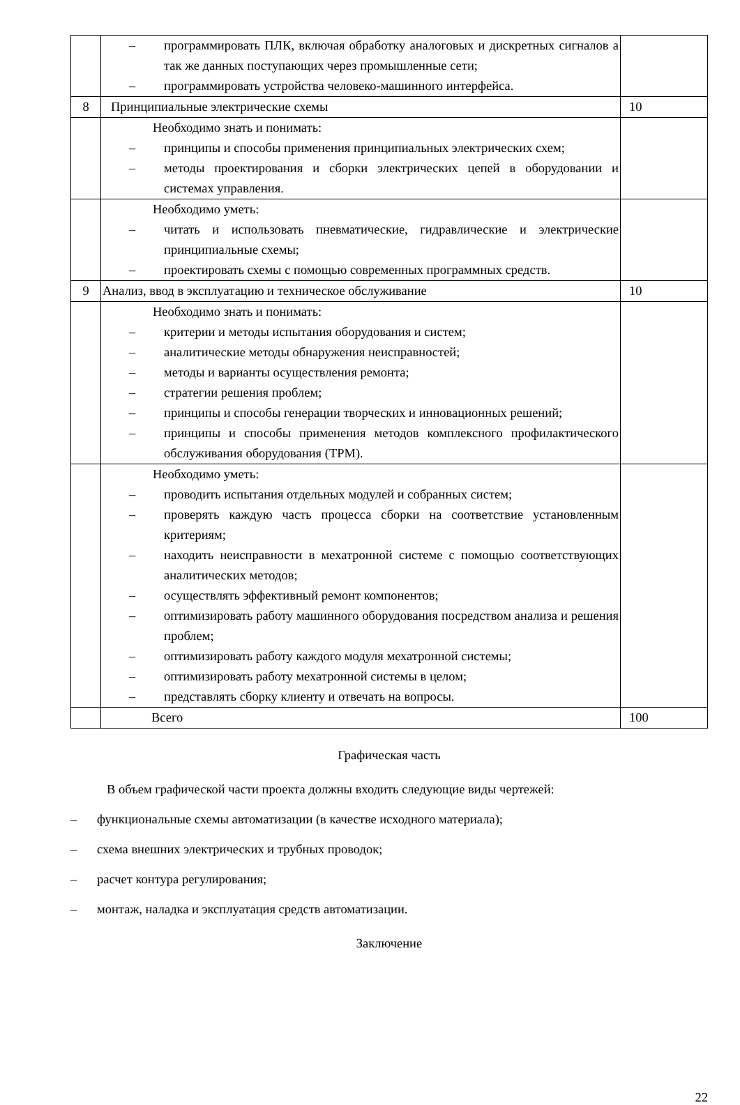| | – программировать ПЛК, включая обработку аналоговых и дискретных сигналов а так же данных поступающих через промышленные сети; – программировать устройства человеко-машинного интерфейса. | |
| 8 | Принципиальные электрические схемы | 10 |
| | Необходимо знать и понимать: – принципы и способы применения принципиальных электрических схем; – методы проектирования и сборки электрических цепей в оборудовании и системах управления. | |
| | Необходимо уметь: – читать и использовать пневматические, гидравлические и электрические принципиальные схемы; – проектировать схемы с помощью современных программных средств. | |
| 9 | Анализ, ввод в эксплуатацию и техническое обслуживание | 10 |
| | Необходимо знать и понимать: – критерии и методы испытания оборудования и систем; – аналитические методы обнаружения неисправностей; – методы и варианты осуществления ремонта; – стратегии решения проблем; – принципы и способы генерации творческих и инновационных решений; – принципы и способы применения методов комплексного профилактического обслуживания оборудования (TPM). | |
| | Необходимо уметь: – проводить испытания отдельных модулей и собранных систем; – проверять каждую часть процесса сборки на соответствие установленным критериям; – находить неисправности в мехатронной системе с помощью соответствующих аналитических методов; – осуществлять эффективный ремонт компонентов; – оптимизировать работу машинного оборудования посредством анализа и решения проблем; – оптимизировать работу каждого модуля мехатронной системы; – оптимизировать работу мехатронной системы в целом; – представлять сборку клиенту и отвечать на вопросы. | |
| | Всего | 100 |
Графическая часть
В объем графической части проекта должны входить следующие виды чертежей:
– функциональные схемы автоматизации (в качестве исходного материала);
– схема внешних электрических и трубных проводок;
– расчет контура регулирования;
– монтаж, наладка и эксплуатация средств автоматизации.
Заключение
22